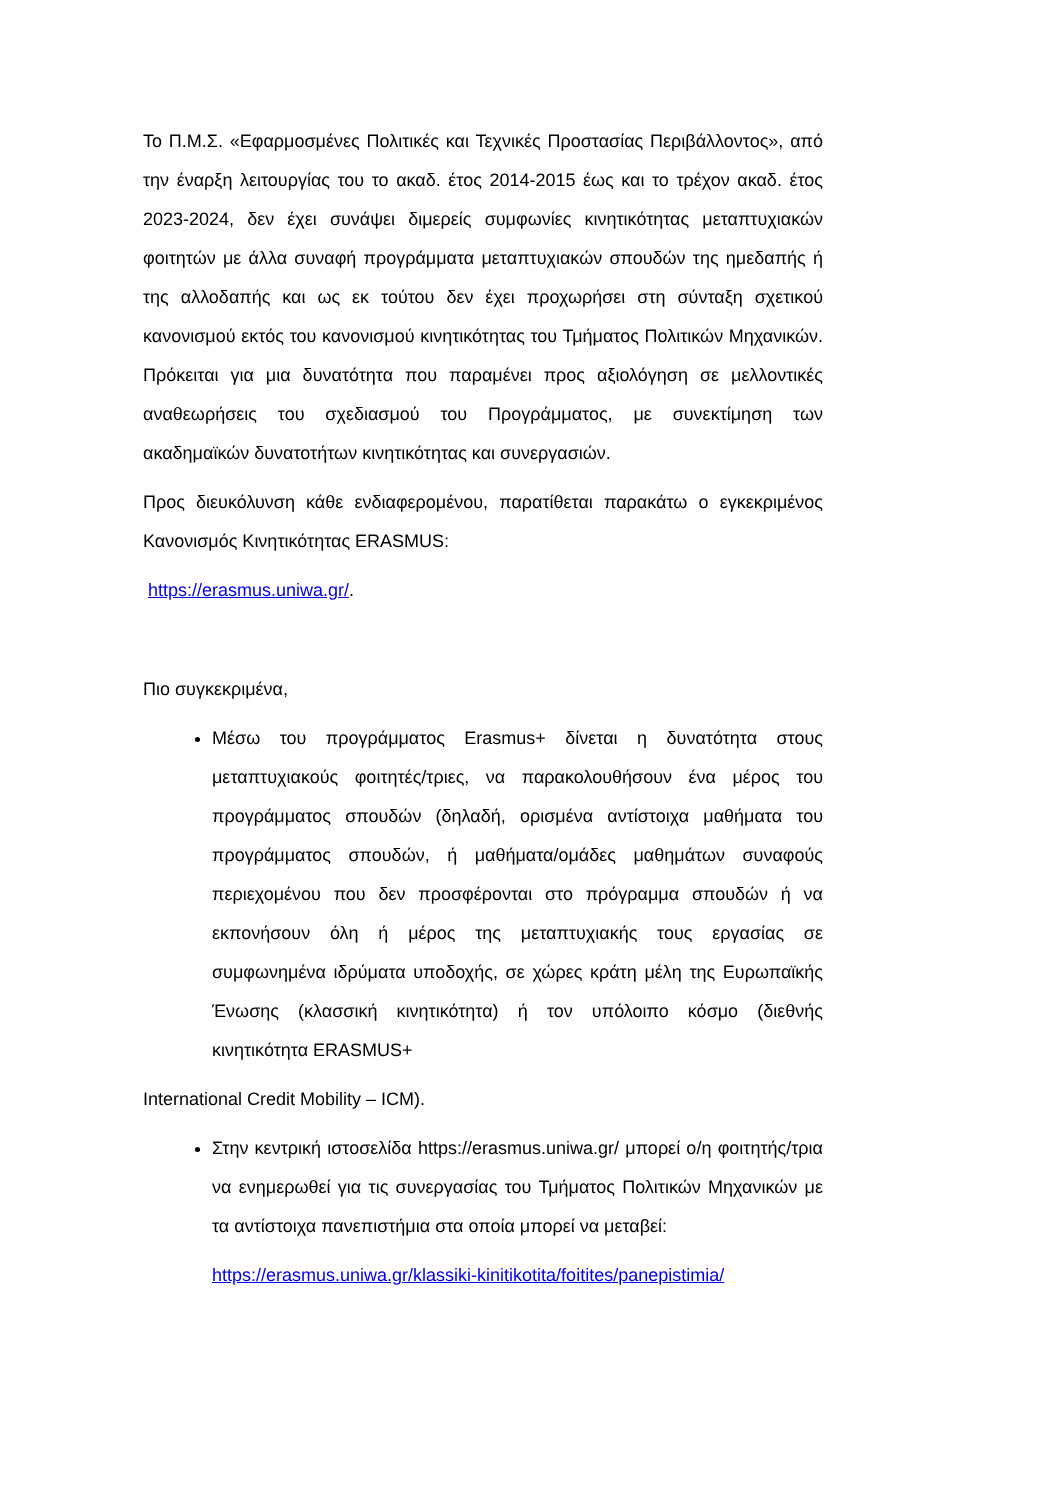Το Π.Μ.Σ. «Εφαρμοσμένες Πολιτικές και Τεχνικές Προστασίας Περιβάλλοντος», από την έναρξη λειτουργίας του το ακαδ. έτος 2014-2015 έως και το τρέχον ακαδ. έτος 2023-2024, δεν έχει συνάψει διμερείς συμφωνίες κινητικότητας μεταπτυχιακών φοιτητών με άλλα συναφή προγράμματα μεταπτυχιακών σπουδών της ημεδαπής ή της αλλοδαπής και ως εκ τούτου δεν έχει προχωρήσει στη σύνταξη σχετικού κανονισμού εκτός του κανονισμού κινητικότητας του Τμήματος Πολιτικών Μηχανικών. Πρόκειται για μια δυνατότητα που παραμένει προς αξιολόγηση σε μελλοντικές αναθεωρήσεις του σχεδιασμού του Προγράμματος, με συνεκτίμηση των ακαδημαϊκών δυνατοτήτων κινητικότητας και συνεργασιών.
Προς διευκόλυνση κάθε ενδιαφερομένου, παρατίθεται παρακάτω ο εγκεκριμένος Κανονισμός Κινητικότητας ERASMUS:
https://erasmus.uniwa.gr/.
Πιο συγκεκριμένα,
Μέσω του προγράμματος Erasmus+ δίνεται η δυνατότητα στους μεταπτυχιακούς φοιτητές/τριες, να παρακολουθήσουν ένα μέρος του προγράμματος σπουδών (δηλαδή, ορισμένα αντίστοιχα μαθήματα του προγράμματος σπουδών, ή μαθήματα/ομάδες μαθημάτων συναφούς περιεχομένου που δεν προσφέρονται στο πρόγραμμα σπουδών ή να εκπονήσουν όλη ή μέρος της μεταπτυχιακής τους εργασίας σε συμφωνημένα ιδρύματα υποδοχής, σε χώρες κράτη μέλη της Ευρωπαϊκής Ένωσης (κλασσική κινητικότητα) ή τον υπόλοιπο κόσμο (διεθνής κινητικότητα ERASMUS+
International Credit Mobility – ICM).
Στην κεντρική ιστοσελίδα https://erasmus.uniwa.gr/ μπορεί ο/η φοιτητής/τρια να ενημερωθεί για τις συνεργασίας του Τμήματος Πολιτικών Μηχανικών με τα αντίστοιχα πανεπιστήμια στα οποία μπορεί να μεταβεί:
https://erasmus.uniwa.gr/klassiki-kinitikotita/foitites/panepistimia/